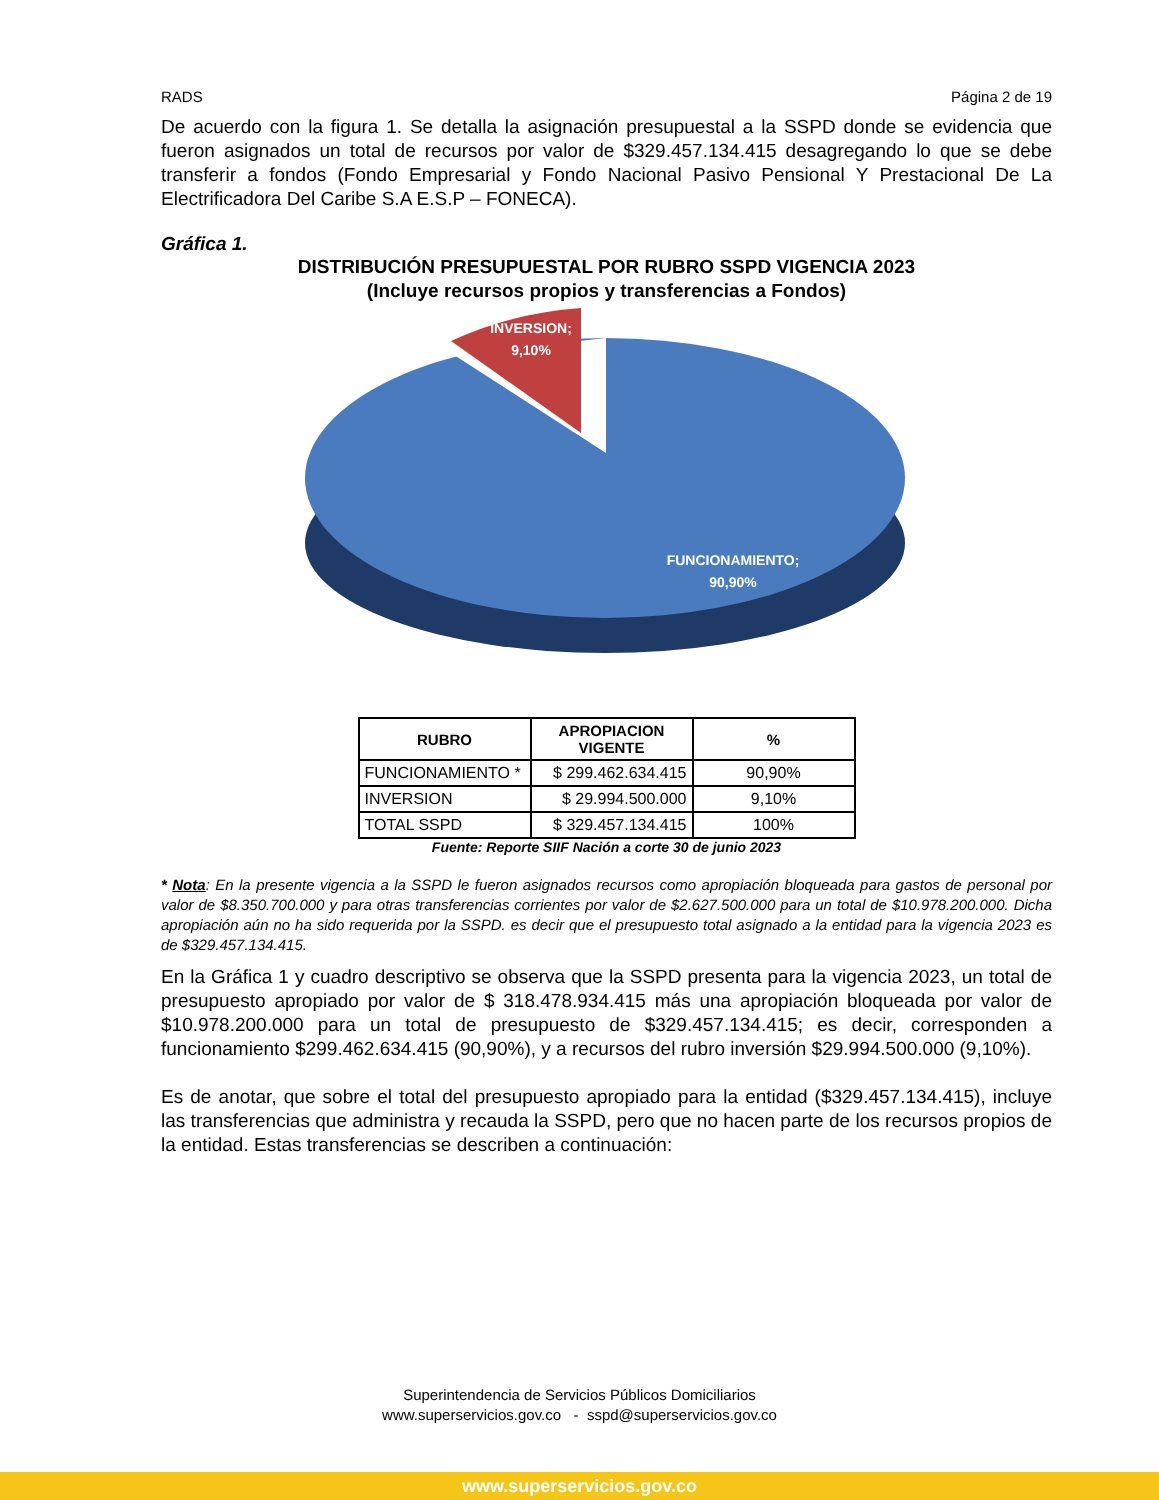RADS Página 2 de 19
De acuerdo con la figura 1. Se detalla la asignación presupuestal a la SSPD donde se evidencia que fueron asignados un total de recursos por valor de $329.457.134.415 desagregando lo que se debe transferir a fondos (Fondo Empresarial y Fondo Nacional Pasivo Pensional Y Prestacional De La Electrificadora Del Caribe S.A E.S.P – FONECA).
Gráfica 1.
DISTRIBUCIÓN PRESUPUESTAL POR RUBRO SSPD VIGENCIA 2023
(Incluye recursos propios y transferencias a Fondos)
INVERSION;
9,10%
FUNCIONAMIENTO;
90,90%
| RUBRO | APROPIACION VIGENTE | % |
| --- | --- | --- |
| FUNCIONAMIENTO * | $ 299.462.634.415 | 90,90% |
| INVERSION | $ 29.994.500.000 | 9,10% |
| TOTAL SSPD | $ 329.457.134.415 | 100% |
Fuente: Reporte SIIF Nación a corte 30 de junio 2023
* Nota: En la presente vigencia a la SSPD le fueron asignados recursos como apropiación bloqueada para gastos de personal por valor de $8.350.700.000 y para otras transferencias corrientes por valor de $2.627.500.000 para un total de $10.978.200.000. Dicha apropiación aún no ha sido requerida por la SSPD. es decir que el presupuesto total asignado a la entidad para la vigencia 2023 es de $329.457.134.415.
En la Gráfica 1 y cuadro descriptivo se observa que la SSPD presenta para la vigencia 2023, un total de presupuesto apropiado por valor de $ 318.478.934.415 más una apropiación bloqueada por valor de $10.978.200.000 para un total de presupuesto de $329.457.134.415; es decir, corresponden a funcionamiento $299.462.634.415 (90,90%), y a recursos del rubro inversión $29.994.500.000 (9,10%).
Es de anotar, que sobre el total del presupuesto apropiado para la entidad ($329.457.134.415), incluye las transferencias que administra y recauda la SSPD, pero que no hacen parte de los recursos propios de la entidad. Estas transferencias se describen a continuación:
Superintendencia de Servicios Públicos Domiciliarios
www.superservicios.gov.co - sspd@superservicios.gov.co
www.superservicios.gov.co